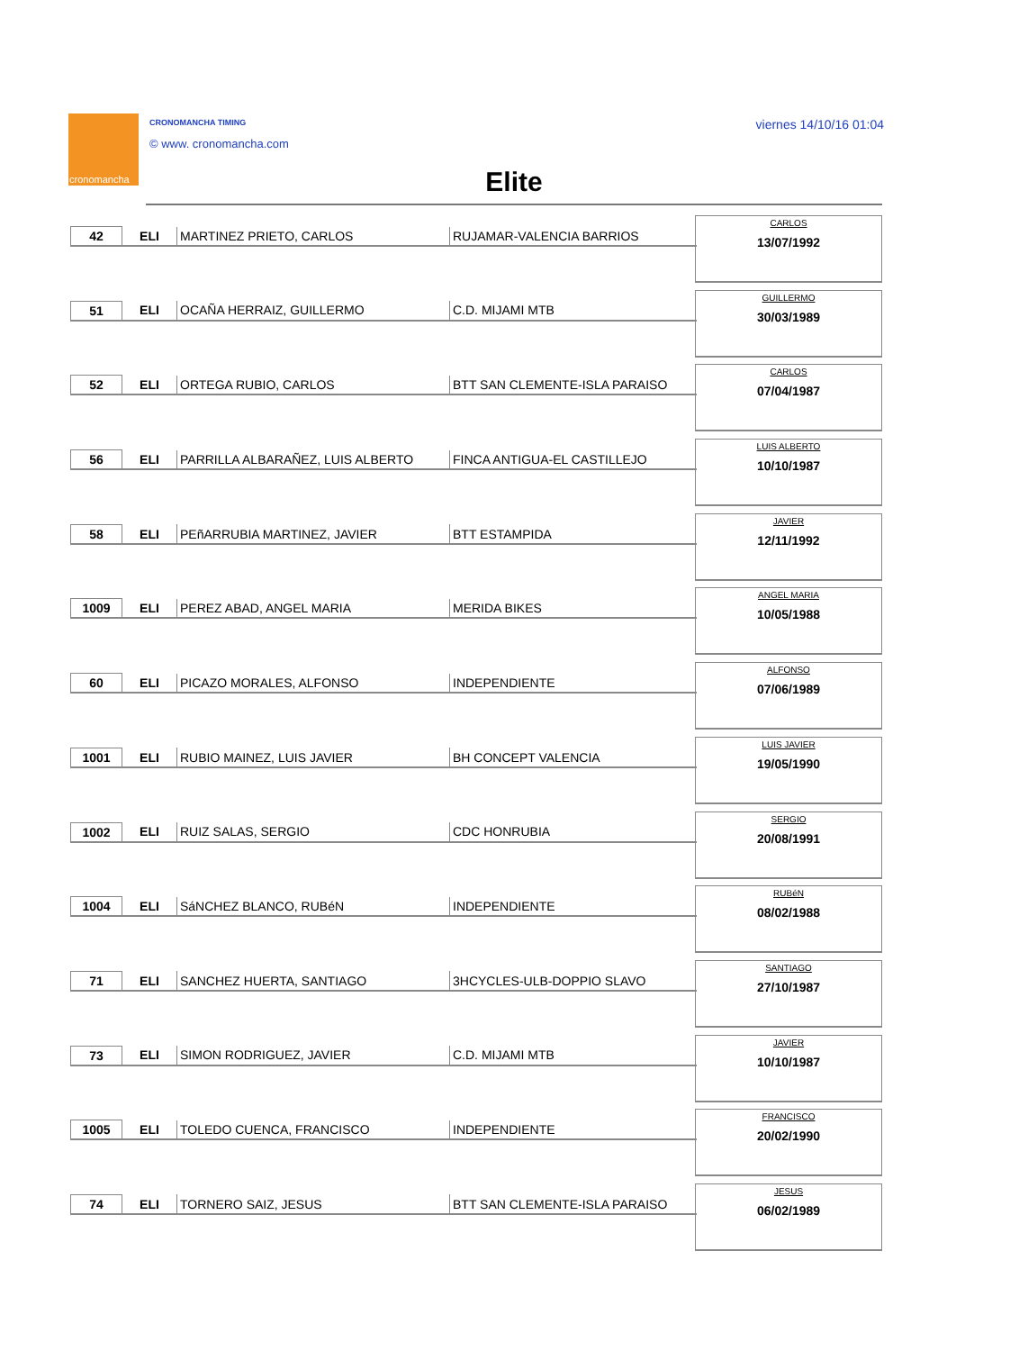cronomancha CRONOMANCHA TIMING
© www. cronomancha.com
viernes 14/10/16 01:04
Elite
| 42 | ELI | MARTINEZ PRIETO, CARLOS | RUJAMAR-VALENCIA BARRIOS |
CARLOS
13/07/1992
| 51 | ELI | OCAÑA HERRAIZ, GUILLERMO | C.D. MIJAMI MTB |
GUILLERMO
30/03/1989
| 52 | ELI | ORTEGA RUBIO, CARLOS | BTT SAN CLEMENTE-ISLA PARAISO |
CARLOS
07/04/1987
| 56 | ELI | PARRILLA ALBARAÑEZ, LUIS ALBERTO | FINCA ANTIGUA-EL CASTILLEJO |
LUIS ALBERTO
10/10/1987
| 58 | ELI | PEñARRUBIA MARTINEZ, JAVIER | BTT ESTAMPIDA |
JAVIER
12/11/1992
| 1009 | ELI | PEREZ ABAD, ANGEL MARIA | MERIDA BIKES |
ANGEL MARIA
10/05/1988
| 60 | ELI | PICAZO MORALES, ALFONSO | INDEPENDIENTE |
ALFONSO
07/06/1989
| 1001 | ELI | RUBIO MAINEZ, LUIS JAVIER | BH CONCEPT VALENCIA |
LUIS JAVIER
19/05/1990
| 1002 | ELI | RUIZ SALAS, SERGIO | CDC HONRUBIA |
SERGIO
20/08/1991
| 1004 | ELI | SáNCHEZ BLANCO, RUBéN | INDEPENDIENTE |
RUBéN
08/02/1988
| 71 | ELI | SANCHEZ HUERTA, SANTIAGO | 3HCYCLES-ULB-DOPPIO SLAVO |
SANTIAGO
27/10/1987
| 73 | ELI | SIMON RODRIGUEZ, JAVIER | C.D. MIJAMI MTB |
JAVIER
10/10/1987
| 1005 | ELI | TOLEDO CUENCA, FRANCISCO | INDEPENDIENTE |
FRANCISCO
20/02/1990
| 74 | ELI | TORNERO SAIZ, JESUS | BTT SAN CLEMENTE-ISLA PARAISO |
JESUS
06/02/1989